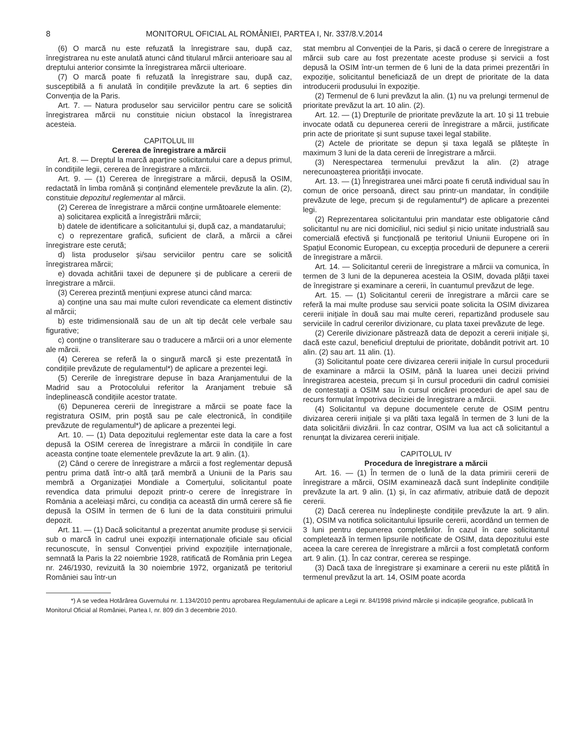8 MONITORUL OFICIAL AL ROMÂNIEI, PARTEA I, Nr. 337/8.V.2014
(6) O marcă nu este refuzată la înregistrare sau, după caz, înregistrarea nu este anulată atunci când titularul mărcii anterioare sau al dreptului anterior consimte la înregistrarea mărcii ulterioare.
(7) O marcă poate fi refuzată la înregistrare sau, după caz, susceptibilă a fi anulată în condițiile prevăzute la art. 6 septies din Convenția de la Paris.
Art. 7. — Natura produselor sau serviciilor pentru care se solicită înregistrarea mărcii nu constituie niciun obstacol la înregistrarea acesteia.
CAPITOLUL III
Cererea de înregistrare a mărcii
Art. 8. — Dreptul la marcă aparține solicitantului care a depus primul, în condițiile legii, cererea de înregistrare a mărcii.
Art. 9. — (1) Cererea de înregistrare a mărcii, depusă la OSIM, redactată în limba română și conținând elementele prevăzute la alin. (2), constituie depozitul reglementar al mărcii.
(2) Cererea de înregistrare a mărcii conține următoarele elemente:
a) solicitarea explicită a înregistrării mărcii;
b) datele de identificare a solicitantului și, după caz, a mandatarului;
c) o reprezentare grafică, suficient de clară, a mărcii a cărei înregistrare este cerută;
d) lista produselor și/sau serviciilor pentru care se solicită înregistrarea mărcii;
e) dovada achitării taxei de depunere și de publicare a cererii de înregistrare a mărcii.
(3) Cererea prezintă mențiuni exprese atunci când marca:
a) conține una sau mai multe culori revendicate ca element distinctiv al mărcii;
b) este tridimensională sau de un alt tip decât cele verbale sau figurative;
c) conține o transliterare sau o traducere a mărcii ori a unor elemente ale mărcii.
(4) Cererea se referă la o singură marcă și este prezentată în condițiile prevăzute de regulamentul*) de aplicare a prezentei legi.
(5) Cererile de înregistrare depuse în baza Aranjamentului de la Madrid sau a Protocolului referitor la Aranjament trebuie să îndeplinească condițiile acestor tratate.
(6) Depunerea cererii de înregistrare a mărcii se poate face la registratura OSIM, prin poștă sau pe cale electronică, în condițiile prevăzute de regulamentul*) de aplicare a prezentei legi.
Art. 10. — (1) Data depozitului reglementar este data la care a fost depusă la OSIM cererea de înregistrare a mărcii în condițiile în care aceasta conține toate elementele prevăzute la art. 9 alin. (1).
(2) Când o cerere de înregistrare a mărcii a fost reglementar depusă pentru prima dată într-o altă țară membră a Uniunii de la Paris sau membră a Organizației Mondiale a Comerțului, solicitantul poate revendica data primului depozit printr-o cerere de înregistrare în România a aceleiași mărci, cu condiția ca această din urmă cerere să fie depusă la OSIM în termen de 6 luni de la data constituirii primului depozit.
Art. 11. — (1) Dacă solicitantul a prezentat anumite produse și servicii sub o marcă în cadrul unei expoziții internaționale oficiale sau oficial recunoscute, în sensul Convenției privind expozițiile internaționale, semnată la Paris la 22 noiembrie 1928, ratificată de România prin Legea nr. 246/1930, revizuită la 30 noiembrie 1972, organizată pe teritoriul României sau într-un
stat membru al Convenției de la Paris, și dacă o cerere de înregistrare a mărcii sub care au fost prezentate aceste produse și servicii a fost depusă la OSIM într-un termen de 6 luni de la data primei prezentări în expoziție, solicitantul beneficiază de un drept de prioritate de la data introducerii produsului în expoziție.
(2) Termenul de 6 luni prevăzut la alin. (1) nu va prelungi termenul de prioritate prevăzut la art. 10 alin. (2).
Art. 12. — (1) Drepturile de prioritate prevăzute la art. 10 și 11 trebuie invocate odată cu depunerea cererii de înregistrare a mărcii, justificate prin acte de prioritate și sunt supuse taxei legal stabilite.
(2) Actele de prioritate se depun și taxa legală se plătește în maximum 3 luni de la data cererii de înregistrare a mărcii.
(3) Nerespectarea termenului prevăzut la alin. (2) atrage nerecunoașterea priorității invocate.
Art. 13. — (1) Înregistrarea unei mărci poate fi cerută individual sau în comun de orice persoană, direct sau printr-un mandatar, în condițiile prevăzute de lege, precum și de regulamentul*) de aplicare a prezentei legi.
(2) Reprezentarea solicitantului prin mandatar este obligatorie când solicitantul nu are nici domiciliul, nici sediul și nicio unitate industrială sau comercială efectivă și funcțională pe teritoriul Uniunii Europene ori în Spațiul Economic European, cu excepția procedurii de depunere a cererii de înregistrare a mărcii.
Art. 14. — Solicitantul cererii de înregistrare a mărcii va comunica, în termen de 3 luni de la depunerea acesteia la OSIM, dovada plății taxei de înregistrare și examinare a cererii, în cuantumul prevăzut de lege.
Art. 15. — (1) Solicitantul cererii de înregistrare a mărcii care se referă la mai multe produse sau servicii poate solicita la OSIM divizarea cererii inițiale în două sau mai multe cereri, repartizând produsele sau serviciile în cadrul cererilor divizionare, cu plata taxei prevăzute de lege.
(2) Cererile divizionare păstrează data de depozit a cererii inițiale și, dacă este cazul, beneficiul dreptului de prioritate, dobândit potrivit art. 10 alin. (2) sau art. 11 alin. (1).
(3) Solicitantul poate cere divizarea cererii inițiale în cursul procedurii de examinare a mărcii la OSIM, până la luarea unei decizii privind înregistrarea acesteia, precum și în cursul procedurii din cadrul comisiei de contestații a OSIM sau în cursul oricărei proceduri de apel sau de recurs formulat împotriva deciziei de înregistrare a mărcii.
(4) Solicitantul va depune documentele cerute de OSIM pentru divizarea cererii inițiale și va plăti taxa legală în termen de 3 luni de la data solicitării divizării. În caz contrar, OSIM va lua act că solicitantul a renunțat la divizarea cererii inițiale.
CAPITOLUL IV
Procedura de înregistrare a mărcii
Art. 16. — (1) În termen de o lună de la data primirii cererii de înregistrare a mărcii, OSIM examinează dacă sunt îndeplinite condițiile prevăzute la art. 9 alin. (1) și, în caz afirmativ, atribuie dată de depozit cererii.
(2) Dacă cererea nu îndeplinește condițiile prevăzute la art. 9 alin. (1), OSIM va notifica solicitantului lipsurile cererii, acordând un termen de 3 luni pentru depunerea completărilor. În cazul în care solicitantul completează în termen lipsurile notificate de OSIM, data depozitului este aceea la care cererea de înregistrare a mărcii a fost completată conform art. 9 alin. (1). În caz contrar, cererea se respinge.
(3) Dacă taxa de înregistrare și examinare a cererii nu este plătită în termenul prevăzut la art. 14, OSIM poate acorda
*) A se vedea Hotărârea Guvernului nr. 1.134/2010 pentru aprobarea Regulamentului de aplicare a Legii nr. 84/1998 privind mărcile și indicațiile geografice, publicată în Monitorul Oficial al României, Partea I, nr. 809 din 3 decembrie 2010.